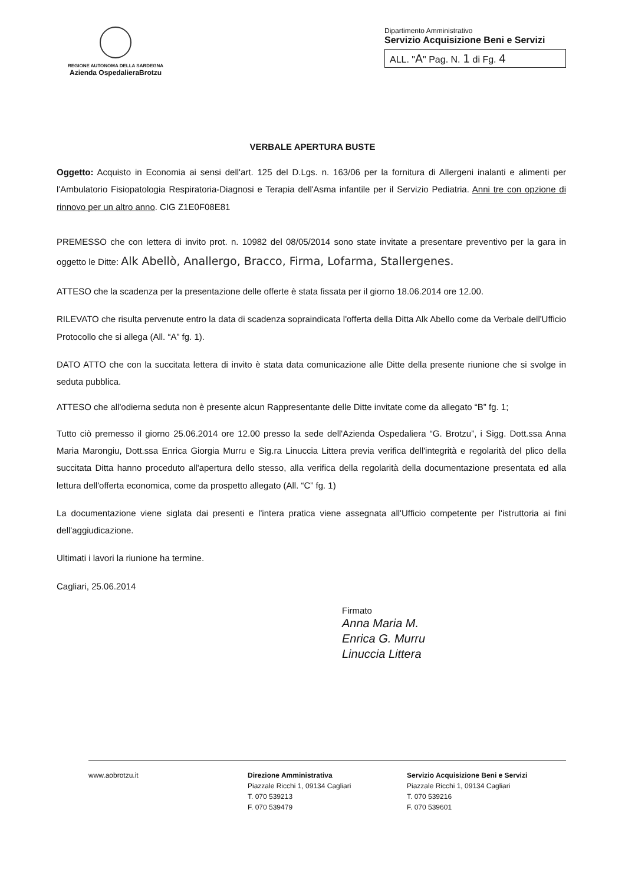REGIONE AUTONOMA DELLA SARDEGNA
Azienda OspedalieraBrotzu
Dipartimento Amministrativo
Servizio Acquisizione Beni e Servizi
ALL. "A" Pag. N. 1 di Fg. 4
VERBALE APERTURA BUSTE
Oggetto: Acquisto in Economia ai sensi dell'art. 125 del D.Lgs. n. 163/06 per la fornitura di Allergeni inalanti e alimenti per l'Ambulatorio Fisiopatologia Respiratoria-Diagnosi e Terapia dell'Asma infantile per il Servizio Pediatria. Anni tre con opzione di rinnovo per un altro anno. CIG Z1E0F08E81
PREMESSO che con lettera di invito prot. n. 10982 del 08/05/2014 sono state invitate a presentare preventivo per la gara in oggetto le Ditte: Alk Abellò, Anallergo, Bracco, Firma, Lofarma, Stallergenes.
ATTESO che la scadenza per la presentazione delle offerte è stata fissata per il giorno 18.06.2014 ore 12.00.
RILEVATO che risulta pervenute entro la data di scadenza sopraindicata l'offerta della Ditta Alk Abello come da Verbale dell'Ufficio Protocollo che si allega (All. “A” fg. 1).
DATO ATTO che con la succitata lettera di invito è stata data comunicazione alle Ditte della presente riunione che si svolge in seduta pubblica.
ATTESO che all'odierna seduta non è presente alcun Rappresentante delle Ditte invitate come da allegato “B” fg. 1;
Tutto ciò premesso il giorno 25.06.2014 ore 12.00 presso la sede dell'Azienda Ospedaliera “G. Brotzu”, i Sigg. Dott.ssa Anna Maria Marongiu, Dott.ssa Enrica Giorgia Murru e Sig.ra Linuccia Littera previa verifica dell'integrità e regolarità del plico della succitata Ditta hanno proceduto all'apertura dello stesso, alla verifica della regolarità della documentazione presentata ed alla lettura dell'offerta economica, come da prospetto allegato (All. “C” fg. 1)
La documentazione viene siglata dai presenti e l'intera pratica viene assegnata all'Ufficio competente per l'istruttoria ai fini dell'aggiudicazione.
Ultimati i lavori la riunione ha termine.
Cagliari, 25.06.2014
Firmato
Anna Maria M.
Enrica G. Murru
Linuccia Littera
www.aobrotzu.it Direzione Amministrativa
Piazzale Ricchi 1, 09134 Cagliari
T. 070 539213
F. 070 539479
Servizio Acquisizione Beni e Servizi
Piazzale Ricchi 1, 09134 Cagliari
T. 070 539216
F. 070 539601